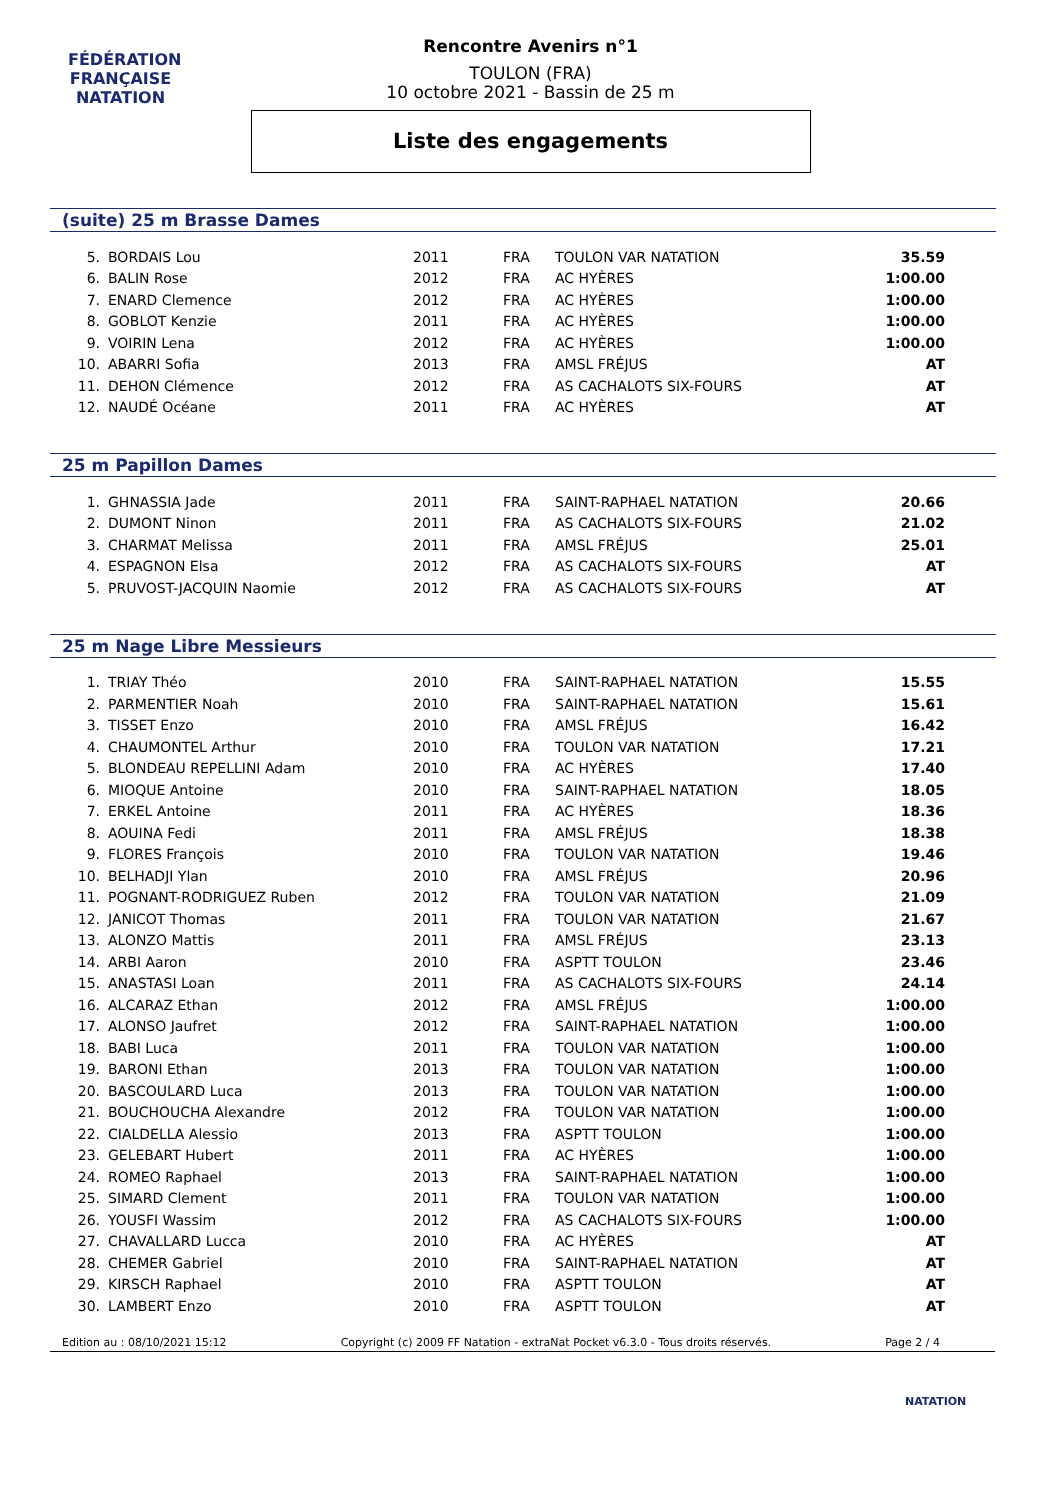FÉDÉRATION FRANÇAISE
NATATION
Rencontre Avenirs n°1
TOULON (FRA)
10 octobre 2021 - Bassin de 25 m
Liste des engagements
(suite) 25 m Brasse Dames
| 5. | BORDAIS Lou | 2011 | FRA | TOULON VAR NATATION | 35.59 |
| 6. | BALIN Rose | 2012 | FRA | AC HYÈRES | 1:00.00 |
| 7. | ENARD Clemence | 2012 | FRA | AC HYÈRES | 1:00.00 |
| 8. | GOBLOT Kenzie | 2011 | FRA | AC HYÈRES | 1:00.00 |
| 9. | VOIRIN Lena | 2012 | FRA | AC HYÈRES | 1:00.00 |
| 10. | ABARRI Sofia | 2013 | FRA | AMSL FRÉJUS | AT |
| 11. | DEHON Clémence | 2012 | FRA | AS CACHALOTS SIX-FOURS | AT |
| 12. | NAUDÉ Océane | 2011 | FRA | AC HYÈRES | AT |
25 m Papillon Dames
| 1. | GHNASSIA Jade | 2011 | FRA | SAINT-RAPHAEL NATATION | 20.66 |
| 2. | DUMONT Ninon | 2011 | FRA | AS CACHALOTS SIX-FOURS | 21.02 |
| 3. | CHARMAT Melissa | 2011 | FRA | AMSL FRÉJUS | 25.01 |
| 4. | ESPAGNON Elsa | 2012 | FRA | AS CACHALOTS SIX-FOURS | AT |
| 5. | PRUVOST-JACQUIN Naomie | 2012 | FRA | AS CACHALOTS SIX-FOURS | AT |
25 m Nage Libre Messieurs
| 1. | TRIAY Théo | 2010 | FRA | SAINT-RAPHAEL NATATION | 15.55 |
| 2. | PARMENTIER Noah | 2010 | FRA | SAINT-RAPHAEL NATATION | 15.61 |
| 3. | TISSET Enzo | 2010 | FRA | AMSL FRÉJUS | 16.42 |
| 4. | CHAUMONTEL Arthur | 2010 | FRA | TOULON VAR NATATION | 17.21 |
| 5. | BLONDEAU REPELLINI Adam | 2010 | FRA | AC HYÈRES | 17.40 |
| 6. | MIOQUE Antoine | 2010 | FRA | SAINT-RAPHAEL NATATION | 18.05 |
| 7. | ERKEL Antoine | 2011 | FRA | AC HYÈRES | 18.36 |
| 8. | AOUINA Fedi | 2011 | FRA | AMSL FRÉJUS | 18.38 |
| 9. | FLORES François | 2010 | FRA | TOULON VAR NATATION | 19.46 |
| 10. | BELHADJI Ylan | 2010 | FRA | AMSL FRÉJUS | 20.96 |
| 11. | POGNANT-RODRIGUEZ Ruben | 2012 | FRA | TOULON VAR NATATION | 21.09 |
| 12. | JANICOT Thomas | 2011 | FRA | TOULON VAR NATATION | 21.67 |
| 13. | ALONZO Mattis | 2011 | FRA | AMSL FRÉJUS | 23.13 |
| 14. | ARBI Aaron | 2010 | FRA | ASPTT TOULON | 23.46 |
| 15. | ANASTASI Loan | 2011 | FRA | AS CACHALOTS SIX-FOURS | 24.14 |
| 16. | ALCARAZ Ethan | 2012 | FRA | AMSL FRÉJUS | 1:00.00 |
| 17. | ALONSO Jaufret | 2012 | FRA | SAINT-RAPHAEL NATATION | 1:00.00 |
| 18. | BABI Luca | 2011 | FRA | TOULON VAR NATATION | 1:00.00 |
| 19. | BARONI Ethan | 2013 | FRA | TOULON VAR NATATION | 1:00.00 |
| 20. | BASCOULARD Luca | 2013 | FRA | TOULON VAR NATATION | 1:00.00 |
| 21. | BOUCHOUCHA Alexandre | 2012 | FRA | TOULON VAR NATATION | 1:00.00 |
| 22. | CIALDELLA Alessio | 2013 | FRA | ASPTT TOULON | 1:00.00 |
| 23. | GELEBART Hubert | 2011 | FRA | AC HYÈRES | 1:00.00 |
| 24. | ROMEO Raphael | 2013 | FRA | SAINT-RAPHAEL NATATION | 1:00.00 |
| 25. | SIMARD Clement | 2011 | FRA | TOULON VAR NATATION | 1:00.00 |
| 26. | YOUSFI Wassim | 2012 | FRA | AS CACHALOTS SIX-FOURS | 1:00.00 |
| 27. | CHAVALLARD Lucca | 2010 | FRA | AC HYÈRES | AT |
| 28. | CHEMER Gabriel | 2010 | FRA | SAINT-RAPHAEL NATATION | AT |
| 29. | KIRSCH Raphael | 2010 | FRA | ASPTT TOULON | AT |
| 30. | LAMBERT Enzo | 2010 | FRA | ASPTT TOULON | AT |
Edition au : 08/10/2021 15:12 Copyright (c) 2009 FF Natation - extraNat Pocket v6.3.0 - Tous droits réservés. Page 2 / 4
NATATION